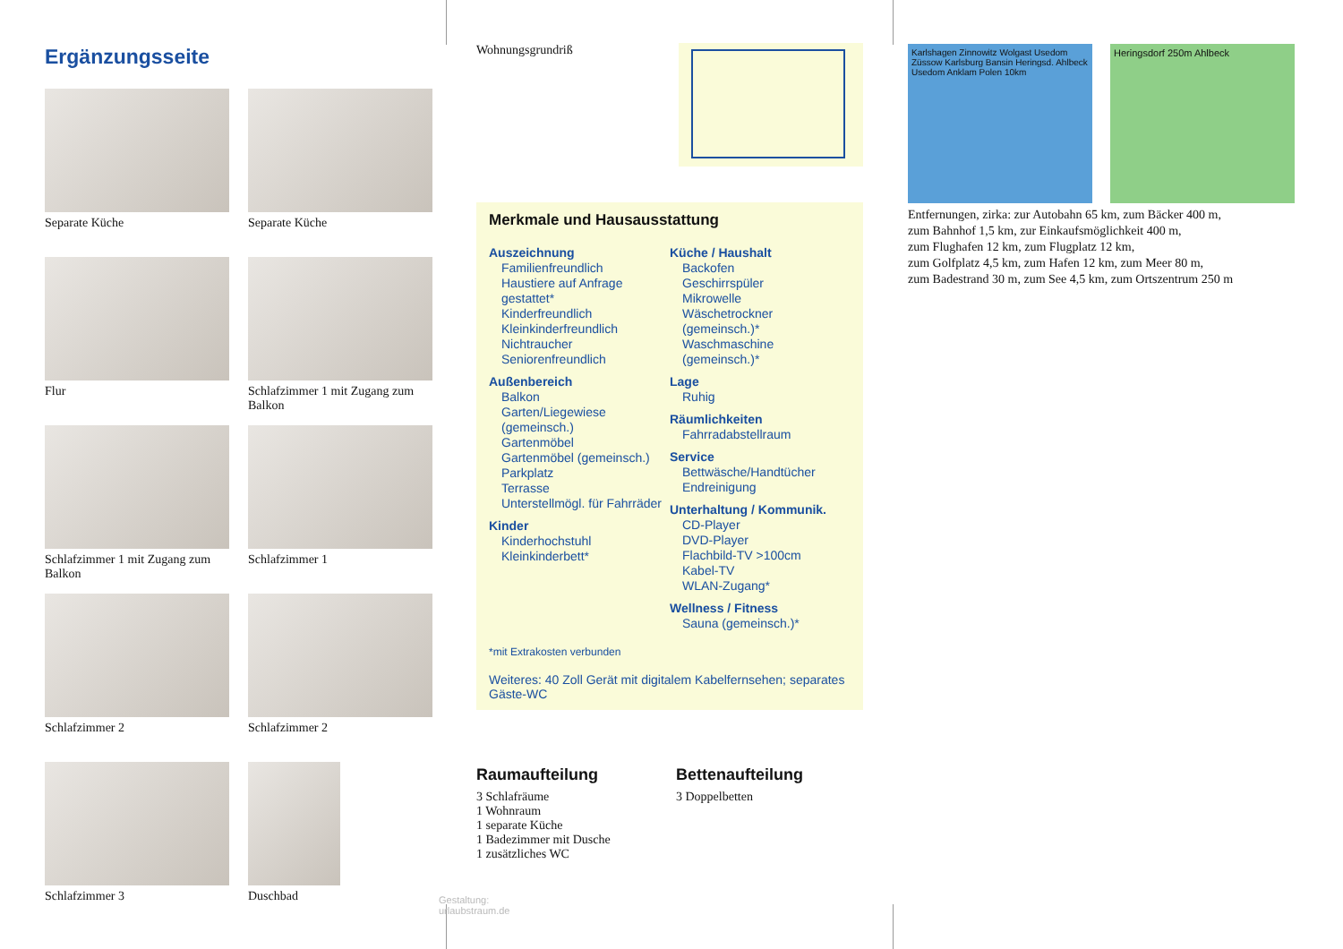Ergänzungsseite
Separate Küche
Separate Küche
Flur
Schlafzimmer 1 mit Zugang zum Balkon
Schlafzimmer 1 mit Zugang zum Balkon
Schlafzimmer 1
Schlafzimmer 2
Schlafzimmer 2
Schlafzimmer 3
Duschbad
Gestaltung: urlaubstraum.de
Wohnungsgrundriß
Merkmale und Hausausstattung
Auszeichnung
Familienfreundlich
Haustiere auf Anfrage gestattet*
Kinderfreundlich
Kleinkinderfreundlich
Nichtraucher
Seniorenfreundlich
Außenbereich
Balkon
Garten/Liegewiese (gemeinsch.)
Gartenmöbel
Gartenmöbel (gemeinsch.)
Parkplatz
Terrasse
Unterstellmögl. für Fahrräder
Kinder
Kinderhochstuhl
Kleinkinderbett*
Küche / Haushalt
Backofen
Geschirrspüler
Mikrowelle
Wäschetrockner (gemeinsch.)*
Waschmaschine (gemeinsch.)*
Lage
Ruhig
Räumlichkeiten
Fahrradabstellraum
Service
Bettwäsche/Handtücher
Endreinigung
Unterhaltung / Kommunik.
CD-Player
DVD-Player
Flachbild-TV >100cm
Kabel-TV
WLAN-Zugang*
Wellness / Fitness
Sauna (gemeinsch.)*
*mit Extrakosten verbunden
Weiteres: 40 Zoll Gerät mit digitalem Kabelfernsehen; separates Gäste-WC
Raumaufteilung
3 Schlafräume
1 Wohnraum
1 separate Küche
1 Badezimmer mit Dusche
1 zusätzliches WC
Bettenaufteilung
3 Doppelbetten
Karlshagen Zinnowitz Wolgast Usedom Züssow Karlsburg Bansin Heringsd. Ahlbeck Usedom Anklam Polen 10km
Heringsdorf 250m Ahlbeck
Entfernungen, zirka: zur Autobahn 65 km, zum Bäcker 400 m,
zum Bahnhof 1,5 km, zur Einkaufsmöglichkeit 400 m,
zum Flughafen 12 km, zum Flugplatz 12 km,
zum Golfplatz 4,5 km, zum Hafen 12 km, zum Meer 80 m,
zum Badestrand 30 m, zum See 4,5 km, zum Ortszentrum 250 m